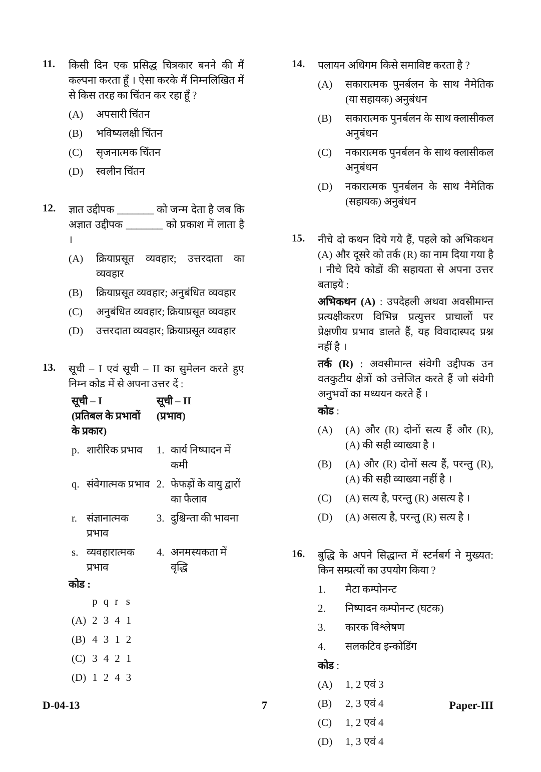11.
किसी दिन एक प्रसिद्ध चित्रकार बनने की मैं कल्पना करता हूँ । ऐसा करके मैं निम्नलिखित में से किस तरह का चिंतन कर रहा हूँ ?
(A) अपसारी चिंतन
(B) भविष्यलक्षी चिंतन
(C) सृजनात्मक चिंतन
(D) स्वलीन चिंतन
12.
ज्ञात उद्दीपक _______ को जन्म देता है जब कि अज्ञात उद्दीपक _______ को प्रकाश में लाता है ।
(A) क्रियाप्रसूत व्यवहार; उत्तरदाता का व्यवहार
(B) क्रियाप्रसूत व्यवहार; अनुबंधित व्यवहार
(C) अनुबंधित व्यवहार; क्रियाप्रसूत व्यवहार
(D) उत्तरदाता व्यवहार; क्रियाप्रसूत व्यवहार
13.
सूची – I एवं सूची – II का सुमेलन करते हुए निम्न कोड में से अपना उत्तर दें :
| सूची – I (प्रतिबल के प्रभावों के प्रकार) | | सूची – II (प्रभाव) | |
| --- | --- | --- | --- |
| p. | शारीरिक प्रभाव | 1. | कार्य निष्पादन में कमी |
| q. | संवेगात्मक प्रभाव | 2. | फेफड़ों के वायु द्वारों का फैलाव |
| r. | संज्ञानात्मक प्रभाव | 3. | दुश्चिन्ता की भावना |
| s. | व्यवहारात्मक प्रभाव | 4. | अनमस्यकता में वृद्धि |
कोड :
| | p | q | r | s |
| (A) | 2 | 3 | 4 | 1 |
| (B) | 4 | 3 | 1 | 2 |
| (C) | 3 | 4 | 2 | 1 |
| (D) | 1 | 2 | 4 | 3 |
14.
पलायन अधिगम किसे समाविष्ट करता है ?
(A) सकारात्मक पुनर्बलन के साथ नैमेतिक (या सहायक) अनुबंधन
(B) सकारात्मक पुनर्बलन के साथ क्लासीकल अनुबंधन
(C) नकारात्मक पुनर्बलन के साथ क्लासीकल अनुबंधन
(D) नकारात्मक पुनर्बलन के साथ नैमेतिक (सहायक) अनुबंधन
15.
नीचे दो कथन दिये गये हैं, पहले को अभिकथन (A) और दूसरे को तर्क (R) का नाम दिया गया है । नीचे दिये कोडों की सहायता से अपना उत्तर बताइये :
अभिकथन (A) : उपदेहली अथवा अवसीमान्त प्रत्यक्षीकरण विभिन्न प्रत्युत्तर प्राचालों पर प्रेक्षणीय प्रभाव डालते हैं, यह विवादास्पद प्रश्न नहीं है ।
तर्क (R) : अवसीमान्त संवेगी उद्दीपक उन वतकुटीय क्षेत्रों को उत्तेजित करते हैं जो संवेगी अनुभवों का मध्ययन करते हैं ।
कोड :
(A) (A) और (R) दोनों सत्य हैं और (R), (A) की सही व्याख्या है ।
(B) (A) और (R) दोनों सत्य हैं, परन्तु (R), (A) की सही व्याख्या नहीं है ।
(C) (A) सत्य है, परन्तु (R) असत्य है ।
(D) (A) असत्य है, परन्तु (R) सत्य है ।
16.
बुद्धि के अपने सिद्धान्त में स्टर्नबर्ग ने मुख्यत: किन सम्प्रत्यों का उपयोग किया ?
1. मैटा कम्पोनन्ट
2. निष्पादन कम्पोनन्ट (घटक)
3. कारक विश्लेषण
4. सलकटिव इन्कोडिंग
कोड :
(A) 1, 2 एवं 3
(B) 2, 3 एवं 4
(C) 1, 2 एवं 4
(D) 1, 3 एवं 4
D-04-13 7 Paper-III